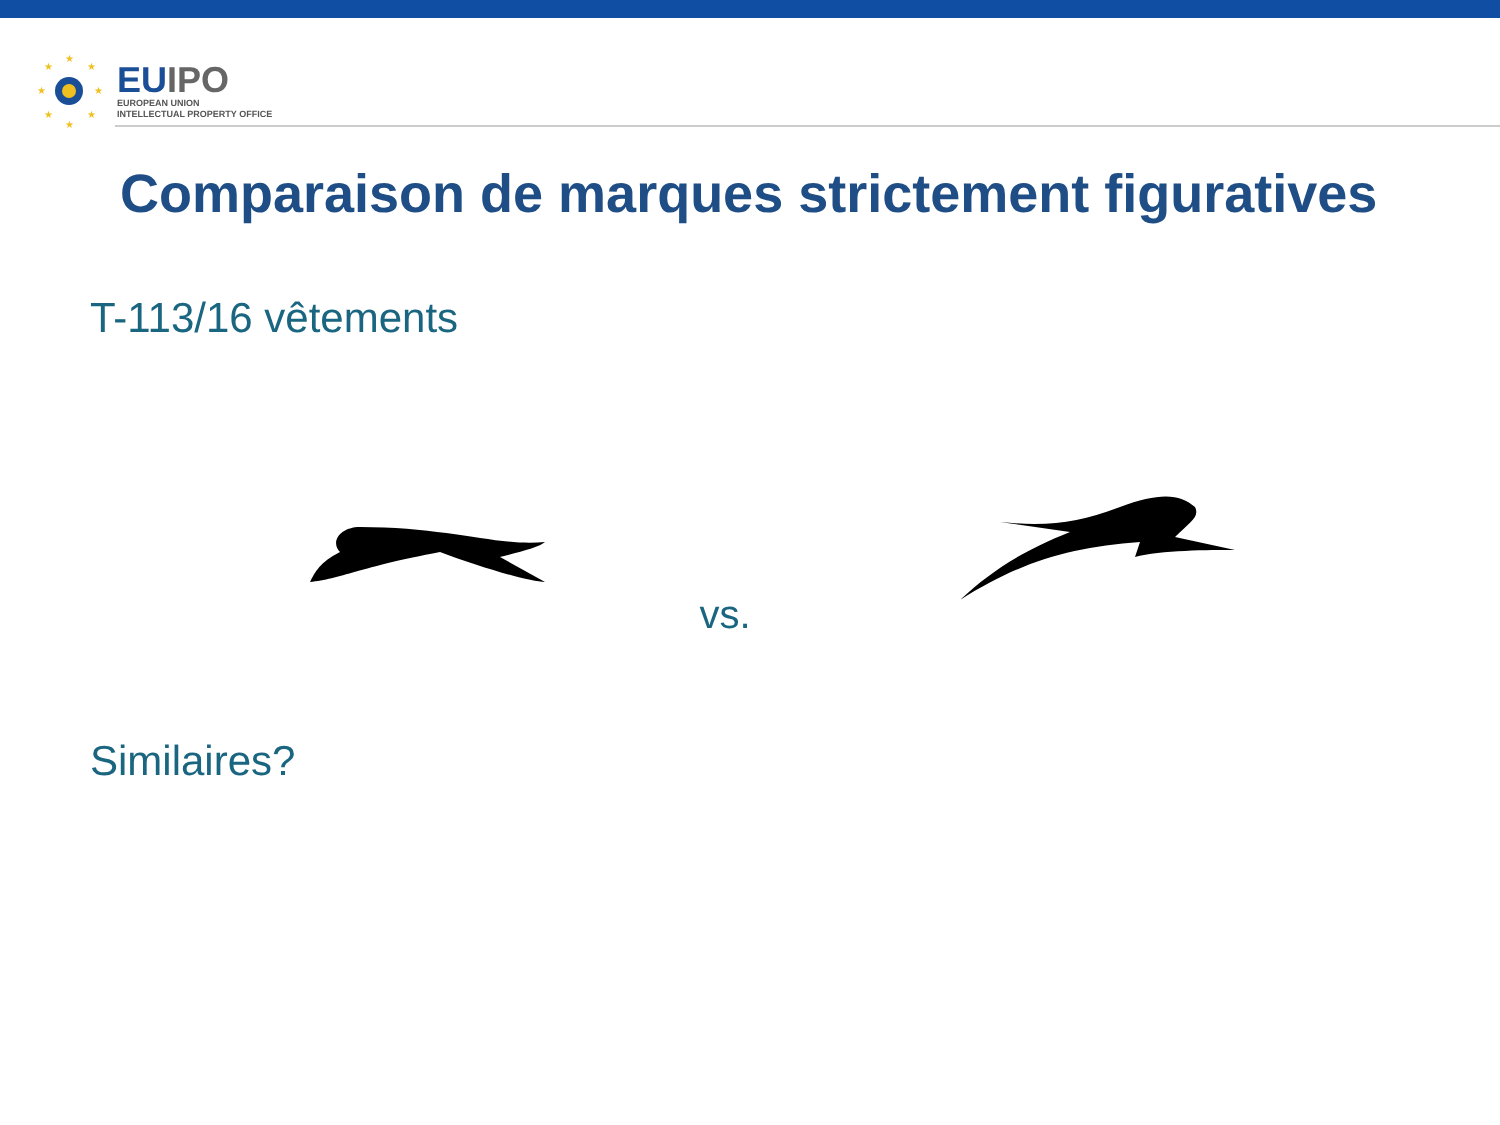★
★
★
★
★
★
★
★
EUIPO
EUROPEAN UNION
INTELLECTUAL PROPERTY OFFICE
Comparaison de marques strictement figuratives
T-113/16 vêtements
vs.
Similaires?